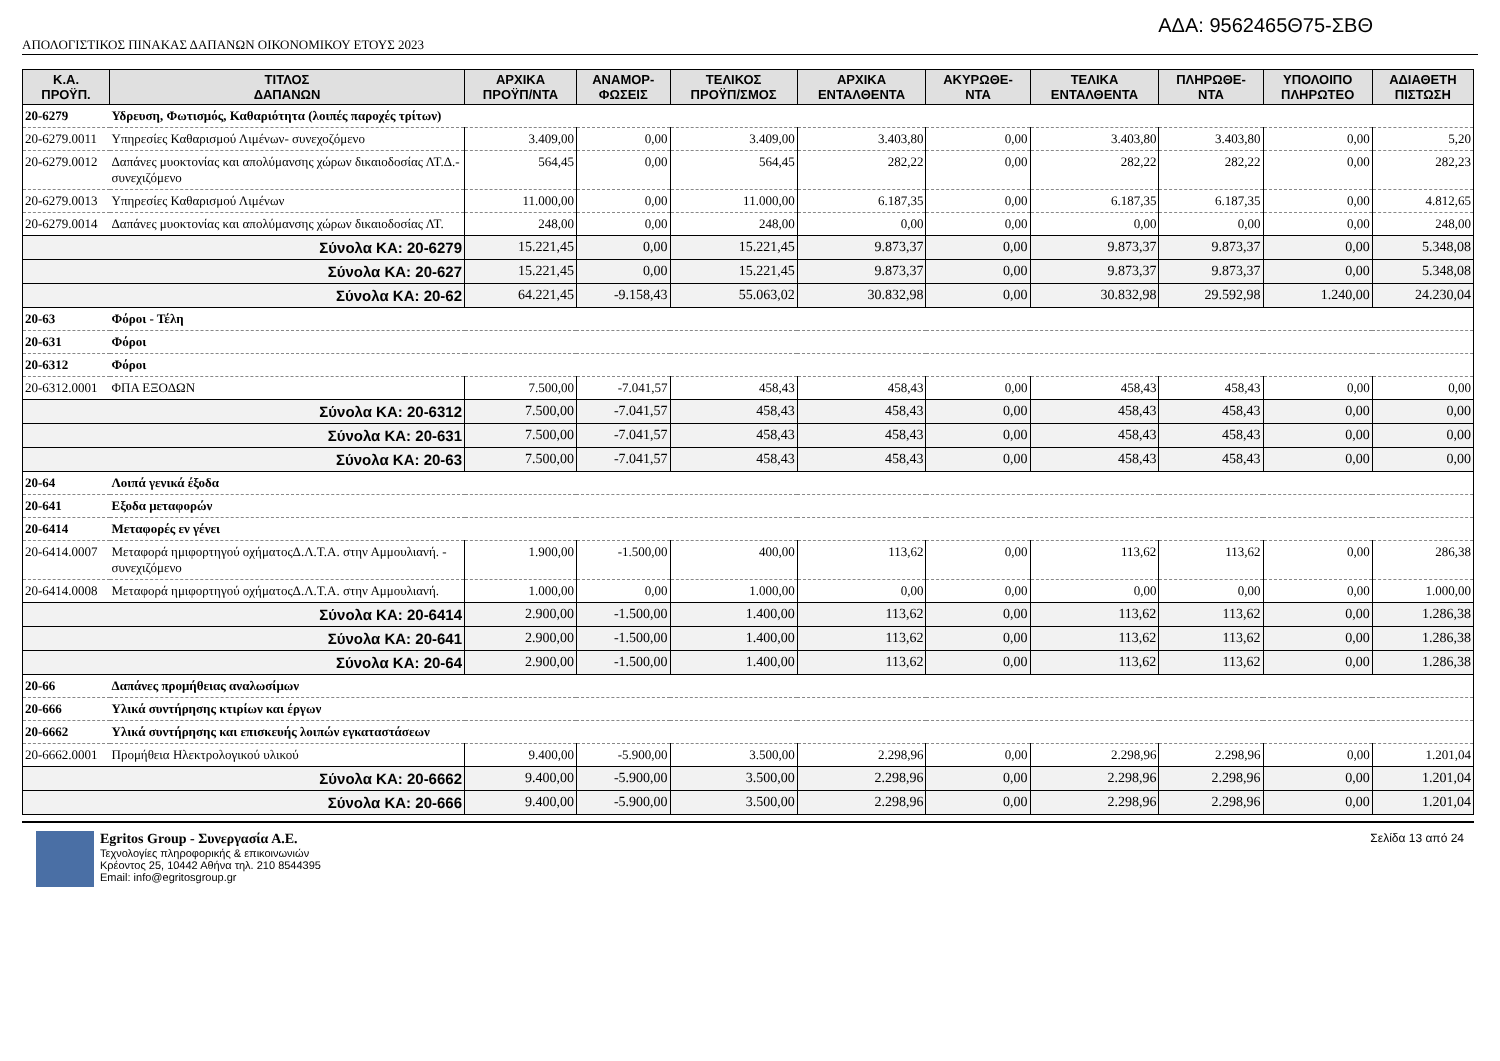ΑΔΑ: 9562465Θ75-ΣΒΘ
ΑΠΟΛΟΓΙΣΤΙΚΟΣ ΠΙΝΑΚΑΣ ΔΑΠΑΝΩΝ ΟΙΚΟΝΟΜΙΚΟΥ ΕΤΟΥΣ 2023
| Κ.Α. ΠΡΟΫΠ. | ΤΙΤΛΟΣ ΔΑΠΑΝΩΝ | ΑΡΧΙΚΑ ΠΡΟΫΠ/ΝΤΑ | ΑΝΑΜΟΡ- ΦΩΣΕΙΣ | ΤΕΛΙΚΟΣ ΠΡΟΫΠ/ΣΜΟΣ | ΑΡΧΙΚΑ ΕΝΤΑΛΘΕΝΤΑ | ΑΚΥΡΩΘΕ- ΝΤΑ | ΤΕΛΙΚΑ ΕΝΤΑΛΘΕΝΤΑ | ΠΛΗΡΩΘΕ- ΝΤΑ | ΥΠΟΛΟΙΠΟ ΠΛΗΡΩΤΕΟ | ΑΔΙΑΘΕΤΗ ΠΙΣΤΩΣΗ |
| --- | --- | --- | --- | --- | --- | --- | --- | --- | --- | --- |
| 20-6279 | Υδρευση, Φωτισμός, Καθαριότητα (λοιπές παροχές τρίτων) | | | | | | | | | |
| 20-6279.0011 | Υπηρεσίες Καθαρισμού Λιμένων- συνεχοζόμενο | 3.409,00 | 0,00 | 3.409,00 | 3.403,80 | 0,00 | 3.403,80 | 3.403,80 | 0,00 | 5,20 |
| 20-6279.0012 | Δαπάνες μυοκτονίας και απολύμανσης χώρων δικαιοδοσίας ΛΤ.Δ.- συνεχιζόμενο | 564,45 | 0,00 | 564,45 | 282,22 | 0,00 | 282,22 | 282,22 | 0,00 | 282,23 |
| 20-6279.0013 | Υπηρεσίες Καθαρισμού Λιμένων | 11.000,00 | 0,00 | 11.000,00 | 6.187,35 | 0,00 | 6.187,35 | 6.187,35 | 0,00 | 4.812,65 |
| 20-6279.0014 | Δαπάνες μυοκτονίας και απολύμανσης χώρων δικαιοδοσίας ΛΤ. | 248,00 | 0,00 | 248,00 | 0,00 | 0,00 | 0,00 | 0,00 | 0,00 | 248,00 |
| Σύνολα ΚΑ: 20-6279 | | 15.221,45 | 0,00 | 15.221,45 | 9.873,37 | 0,00 | 9.873,37 | 9.873,37 | 0,00 | 5.348,08 |
| Σύνολα ΚΑ: 20-627 | | 15.221,45 | 0,00 | 15.221,45 | 9.873,37 | 0,00 | 9.873,37 | 9.873,37 | 0,00 | 5.348,08 |
| Σύνολα ΚΑ: 20-62 | | 64.221,45 | -9.158,43 | 55.063,02 | 30.832,98 | 0,00 | 30.832,98 | 29.592,98 | 1.240,00 | 24.230,04 |
| 20-63 | Φόροι - Τέλη | | | | | | | | | |
| 20-631 | Φόροι | | | | | | | | | |
| 20-6312 | Φόροι | | | | | | | | | |
| 20-6312.0001 | ΦΠΑ ΕΞΟΔΩΝ | 7.500,00 | -7.041,57 | 458,43 | 458,43 | 0,00 | 458,43 | 458,43 | 0,00 | 0,00 |
| Σύνολα ΚΑ: 20-6312 | | 7.500,00 | -7.041,57 | 458,43 | 458,43 | 0,00 | 458,43 | 458,43 | 0,00 | 0,00 |
| Σύνολα ΚΑ: 20-631 | | 7.500,00 | -7.041,57 | 458,43 | 458,43 | 0,00 | 458,43 | 458,43 | 0,00 | 0,00 |
| Σύνολα ΚΑ: 20-63 | | 7.500,00 | -7.041,57 | 458,43 | 458,43 | 0,00 | 458,43 | 458,43 | 0,00 | 0,00 |
| 20-64 | Λοιπά γενικά έξοδα | | | | | | | | | |
| 20-641 | Εξοδα μεταφορών | | | | | | | | | |
| 20-6414 | Μεταφορές εν γένει | | | | | | | | | |
| 20-6414.0007 | Μεταφορά ημιφορτηγού οχήματοςΔ.Λ.Τ.Α. στην Αμμουλιανή. - συνεχιζόμενο | 1.900,00 | -1.500,00 | 400,00 | 113,62 | 0,00 | 113,62 | 113,62 | 0,00 | 286,38 |
| 20-6414.0008 | Μεταφορά ημιφορτηγού οχήματοςΔ.Λ.Τ.Α. στην Αμμουλιανή. | 1.000,00 | 0,00 | 1.000,00 | 0,00 | 0,00 | 0,00 | 0,00 | 0,00 | 1.000,00 |
| Σύνολα ΚΑ: 20-6414 | | 2.900,00 | -1.500,00 | 1.400,00 | 113,62 | 0,00 | 113,62 | 113,62 | 0,00 | 1.286,38 |
| Σύνολα ΚΑ: 20-641 | | 2.900,00 | -1.500,00 | 1.400,00 | 113,62 | 0,00 | 113,62 | 113,62 | 0,00 | 1.286,38 |
| Σύνολα ΚΑ: 20-64 | | 2.900,00 | -1.500,00 | 1.400,00 | 113,62 | 0,00 | 113,62 | 113,62 | 0,00 | 1.286,38 |
| 20-66 | Δαπάνες προμήθειας αναλωσίμων | | | | | | | | | |
| 20-666 | Υλικά συντήρησης κτιρίων και έργων | | | | | | | | | |
| 20-6662 | Υλικά συντήρησης και επισκευής λοιπών εγκαταστάσεων | | | | | | | | | |
| 20-6662.0001 | Προμήθεια Ηλεκτρολογικού υλικού | 9.400,00 | -5.900,00 | 3.500,00 | 2.298,96 | 0,00 | 2.298,96 | 2.298,96 | 0,00 | 1.201,04 |
| Σύνολα ΚΑ: 20-6662 | | 9.400,00 | -5.900,00 | 3.500,00 | 2.298,96 | 0,00 | 2.298,96 | 2.298,96 | 0,00 | 1.201,04 |
| Σύνολα ΚΑ: 20-666 | | 9.400,00 | -5.900,00 | 3.500,00 | 2.298,96 | 0,00 | 2.298,96 | 2.298,96 | 0,00 | 1.201,04 |
Egritos Group - Συνεργασία Α.Ε.
Τεχνολογίες πληροφορικής & επικοινωνιών
Κρέοντος 25, 10442 Αθήνα τηλ. 210 8544395
Email: info@egritosgroup.gr
Σελίδα 13 από 24